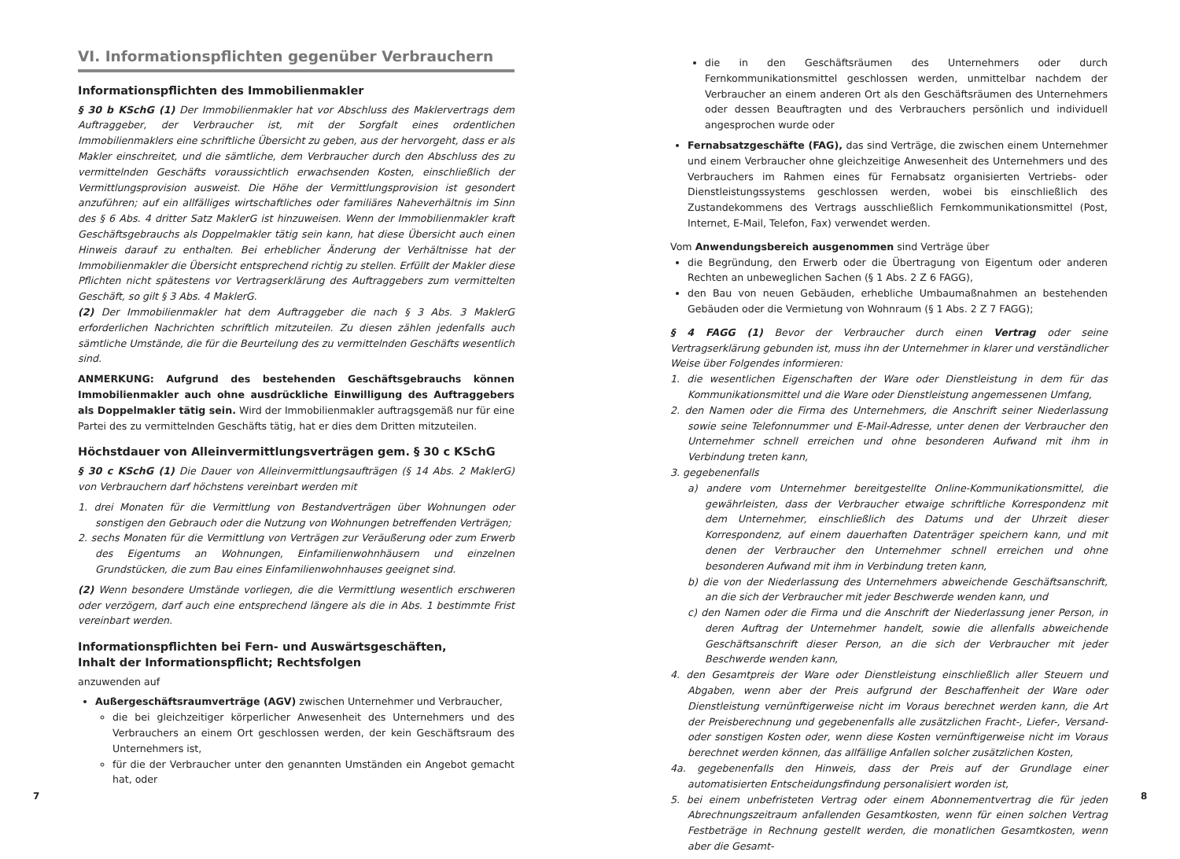VI. Informationspflichten gegenüber Verbrauchern
Informationspflichten des Immobilienmakler
§ 30 b KSchG (1) Der Immobilienmakler hat vor Abschluss des Maklervertrags dem Auftraggeber, der Verbraucher ist, mit der Sorgfalt eines ordentlichen Immobilienmaklers eine schriftliche Übersicht zu geben, aus der hervorgeht, dass er als Makler einschreitet, und die sämtliche, dem Verbraucher durch den Abschluss des zu vermittelnden Geschäfts voraussichtlich erwachsenden Kosten, einschließlich der Vermittlungsprovision ausweist. Die Höhe der Vermittlungsprovision ist gesondert anzuführen; auf ein allfälliges wirtschaftliches oder familiäres Naheverhältnis im Sinn des § 6 Abs. 4 dritter Satz MaklerG ist hinzuweisen. Wenn der Immobilienmakler kraft Geschäftsgebrauchs als Doppelmakler tätig sein kann, hat diese Übersicht auch einen Hinweis darauf zu enthalten. Bei erheblicher Änderung der Verhältnisse hat der Immobilienmakler die Übersicht entsprechend richtig zu stellen. Erfüllt der Makler diese Pflichten nicht spätestens vor Vertragserklärung des Auftraggebers zum vermittelten Geschäft, so gilt § 3 Abs. 4 MaklerG.
(2) Der Immobilienmakler hat dem Auftraggeber die nach § 3 Abs. 3 MaklerG erforderlichen Nachrichten schriftlich mitzuteilen. Zu diesen zählen jedenfalls auch sämtliche Umstände, die für die Beurteilung des zu vermittelnden Geschäfts wesentlich sind.
ANMERKUNG: Aufgrund des bestehenden Geschäftsgebrauchs können Immobilienmakler auch ohne ausdrückliche Einwilligung des Auftraggebers als Doppelmakler tätig sein. Wird der Immobilienmakler auftragsgemäß nur für eine Partei des zu vermittelnden Geschäfts tätig, hat er dies dem Dritten mitzuteilen.
Höchstdauer von Alleinvermittlungsverträgen gem. § 30 c KSchG
§ 30 c KSchG (1) Die Dauer von Alleinvermittlungsaufträgen (§ 14 Abs. 2 MaklerG) von Verbrauchern darf höchstens vereinbart werden mit
1. drei Monaten für die Vermittlung von Bestandverträgen über Wohnungen oder sonstigen den Gebrauch oder die Nutzung von Wohnungen betreffenden Verträgen;
2. sechs Monaten für die Vermittlung von Verträgen zur Veräußerung oder zum Erwerb des Eigentums an Wohnungen, Einfamilienwohnhäusern und einzelnen Grundstücken, die zum Bau eines Einfamilienwohnhauses geeignet sind.
(2) Wenn besondere Umstände vorliegen, die die Vermittlung wesentlich erschweren oder verzögern, darf auch eine entsprechend längere als die in Abs. 1 bestimmte Frist vereinbart werden.
Informationspflichten bei Fern- und Auswärtsgeschäften,
Inhalt der Informationspflicht; Rechtsfolgen
anzuwenden auf
Außergeschäftsraumverträge (AGV) zwischen Unternehmer und Verbraucher,
die bei gleichzeitiger körperlicher Anwesenheit des Unternehmers und des Verbrauchers an einem Ort geschlossen werden, der kein Geschäftsraum des Unternehmers ist,
für die der Verbraucher unter den genannten Umständen ein Angebot gemacht hat, oder
7
die in den Geschäftsräumen des Unternehmers oder durch Fernkommunikationsmittel geschlossen werden, unmittelbar nachdem der Verbraucher an einem anderen Ort als den Geschäftsräumen des Unternehmers oder dessen Beauftragten und des Verbrauchers persönlich und individuell angesprochen wurde oder
Fernabsatzgeschäfte (FAG), das sind Verträge, die zwischen einem Unternehmer und einem Verbraucher ohne gleichzeitige Anwesenheit des Unternehmers und des Verbrauchers im Rahmen eines für Fernabsatz organisierten Vertriebs- oder Dienstleistungssystems geschlossen werden, wobei bis einschließlich des Zustandekommens des Vertrags ausschließlich Fernkommunikationsmittel (Post, Internet, E-Mail, Telefon, Fax) verwendet werden.
Vom Anwendungsbereich ausgenommen sind Verträge über
die Begründung, den Erwerb oder die Übertragung von Eigentum oder anderen Rechten an unbeweglichen Sachen (§ 1 Abs. 2 Z 6 FAGG),
den Bau von neuen Gebäuden, erhebliche Umbaumaßnahmen an bestehenden Gebäuden oder die Vermietung von Wohnraum (§ 1 Abs. 2 Z 7 FAGG);
§ 4 FAGG (1) Bevor der Verbraucher durch einen Vertrag oder seine Vertragserklärung gebunden ist, muss ihn der Unternehmer in klarer und verständlicher Weise über Folgendes informieren:
1. die wesentlichen Eigenschaften der Ware oder Dienstleistung in dem für das Kommunikationsmittel und die Ware oder Dienstleistung angemessenen Umfang,
2. den Namen oder die Firma des Unternehmers, die Anschrift seiner Niederlassung sowie seine Telefonnummer und E-Mail-Adresse, unter denen der Verbraucher den Unternehmer schnell erreichen und ohne besonderen Aufwand mit ihm in Verbindung treten kann,
3. gegebenenfalls
a) andere vom Unternehmer bereitgestellte Online-Kommunikationsmittel, die gewährleisten, dass der Verbraucher etwaige schriftliche Korrespondenz mit dem Unternehmer, einschließlich des Datums und der Uhrzeit dieser Korrespondenz, auf einem dauerhaften Datenträger speichern kann, und mit denen der Verbraucher den Unternehmer schnell erreichen und ohne besonderen Aufwand mit ihm in Verbindung treten kann,
b) die von der Niederlassung des Unternehmers abweichende Geschäftsanschrift, an die sich der Verbraucher mit jeder Beschwerde wenden kann, und
c) den Namen oder die Firma und die Anschrift der Niederlassung jener Person, in deren Auftrag der Unternehmer handelt, sowie die allenfalls abweichende Geschäftsanschrift dieser Person, an die sich der Verbraucher mit jeder Beschwerde wenden kann,
4. den Gesamtpreis der Ware oder Dienstleistung einschließlich aller Steuern und Abgaben, wenn aber der Preis aufgrund der Beschaffenheit der Ware oder Dienstleistung vernünftigerweise nicht im Voraus berechnet werden kann, die Art der Preisberechnung und gegebenenfalls alle zusätzlichen Fracht-, Liefer-, Versand- oder sonstigen Kosten oder, wenn diese Kosten vernünftigerweise nicht im Voraus berechnet werden können, das allfällige Anfallen solcher zusätzlichen Kosten,
4a. gegebenenfalls den Hinweis, dass der Preis auf der Grundlage einer automatisierten Entscheidungsfindung personalisiert worden ist,
5. bei einem unbefristeten Vertrag oder einem Abonnementvertrag die für jeden Abrechnungszeitraum anfallenden Gesamtkosten, wenn für einen solchen Vertrag Festbeträge in Rechnung gestellt werden, die monatlichen Gesamtkosten, wenn aber die Gesamt-
8